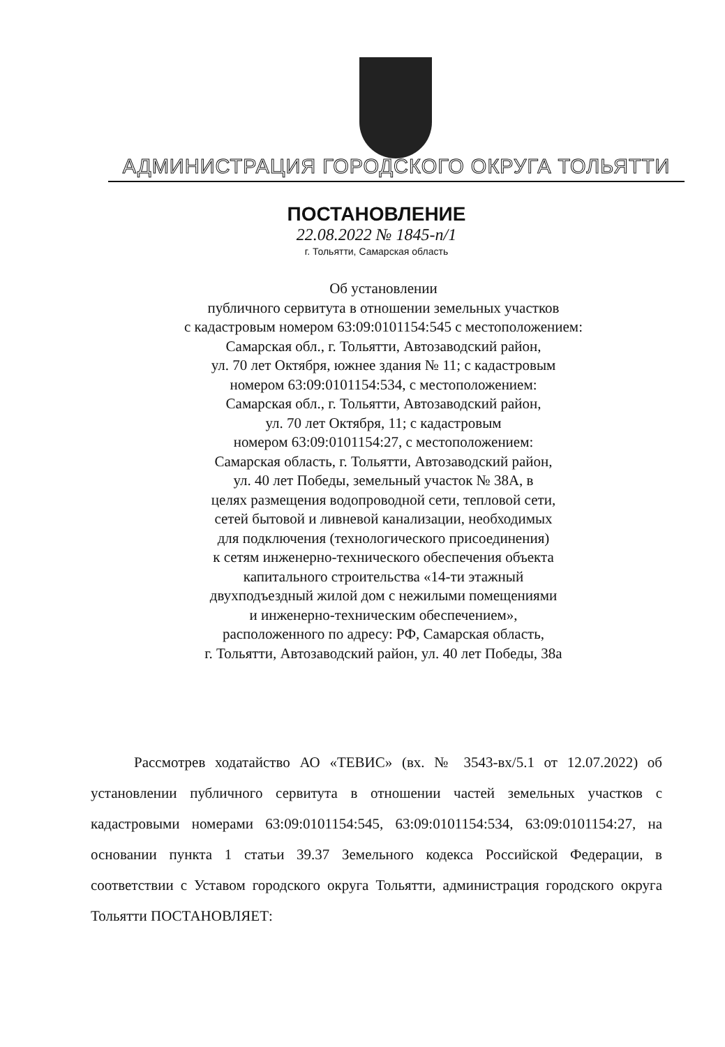АДМИНИСТРАЦИЯ ГОРОДСКОГО ОКРУГА ТОЛЬЯТТИ
ПОСТАНОВЛЕНИЕ
22.08.2022 № 1845-п/1
г. Тольятти, Самарская область
Об установлении
публичного сервитута в отношении земельных участков
с кадастровым номером 63:09:0101154:545 с местоположением:
Самарская обл., г. Тольятти, Автозаводский район,
ул. 70 лет Октября, южнее здания № 11; с кадастровым
номером 63:09:0101154:534, с местоположением:
Самарская обл., г. Тольятти, Автозаводский район,
ул. 70 лет Октября, 11; с кадастровым
номером 63:09:0101154:27, с местоположением:
Самарская область, г. Тольятти, Автозаводский район,
ул. 40 лет Победы, земельный участок № 38А, в
целях размещения водопроводной сети, тепловой сети,
сетей бытовой и ливневой канализации, необходимых
для подключения (технологического присоединения)
к сетям инженерно-технического обеспечения объекта
капитального строительства «14-ти этажный
двухподъездный жилой дом с нежилыми помещениями
и инженерно-техническим обеспечением»,
расположенного по адресу: РФ, Самарская область,
г. Тольятти, Автозаводский район, ул. 40 лет Победы, 38а
Рассмотрев ходатайство АО «ТЕВИС» (вх. № 3543-вх/5.1 от 12.07.2022) об установлении публичного сервитута в отношении частей земельных участков с кадастровыми номерами 63:09:0101154:545, 63:09:0101154:534, 63:09:0101154:27, на основании пункта 1 статьи 39.37 Земельного кодекса Российской Федерации, в соответствии с Уставом городского округа Тольятти, администрация городского округа Тольятти ПОСТАНОВЛЯЕТ: